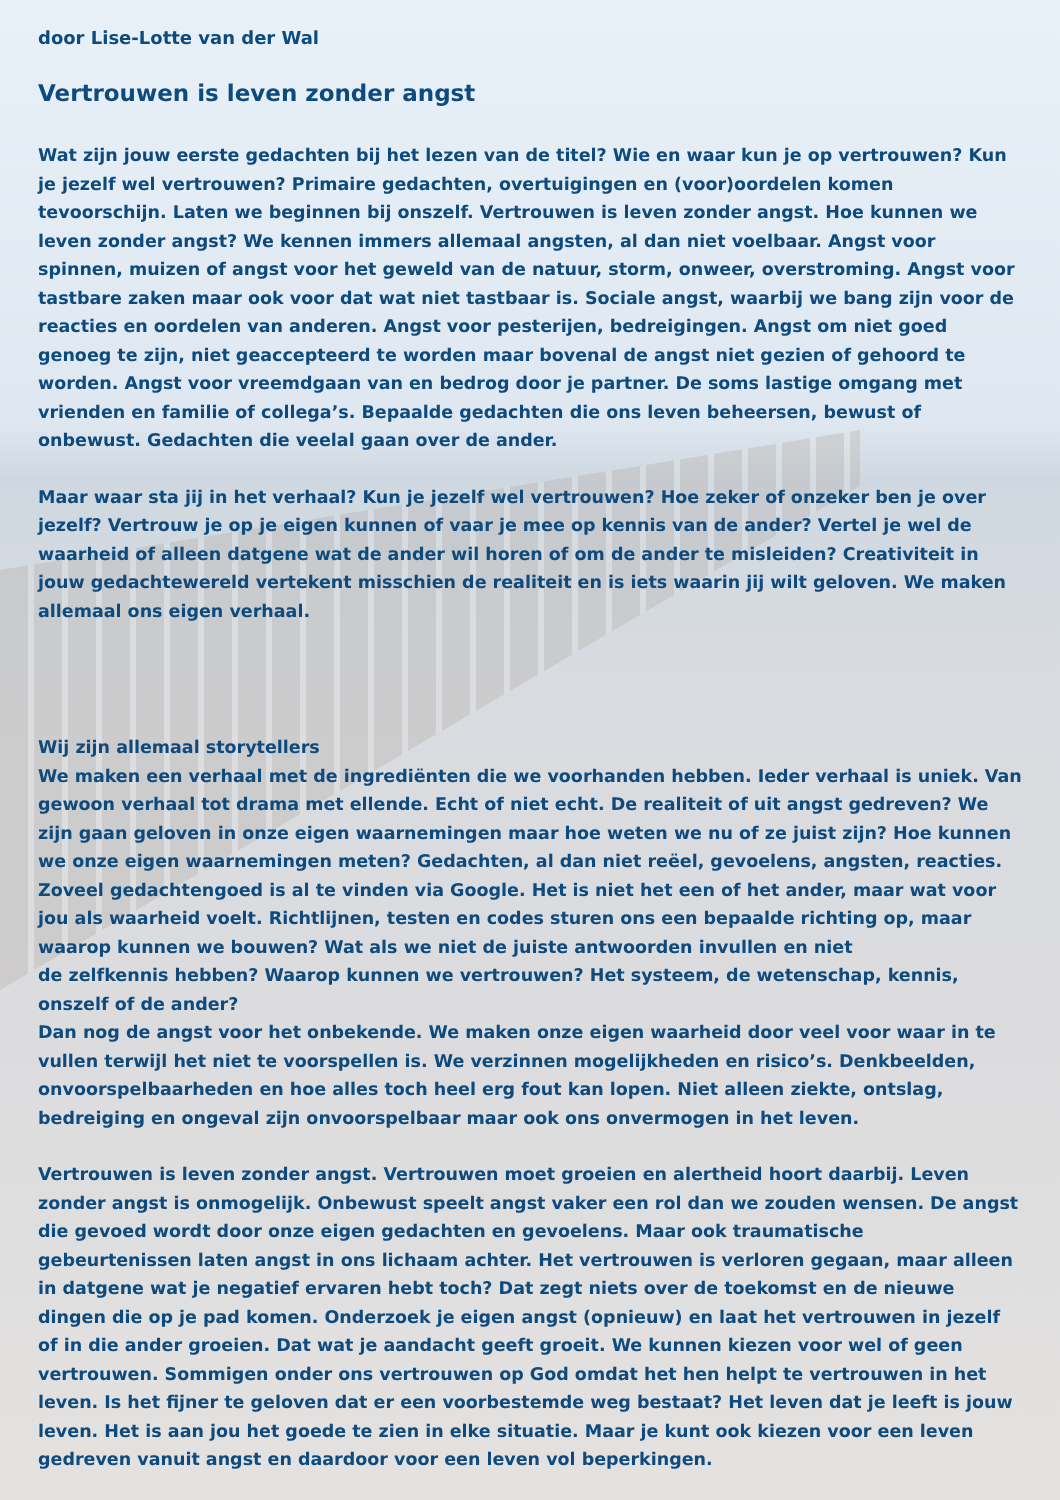door Lise-Lotte van der Wal
Vertrouwen is leven zonder angst
Wat zijn jouw eerste gedachten bij het lezen van de titel? Wie en waar kun je op vertrouwen? Kun je jezelf wel vertrouwen? Primaire gedachten, overtuigingen en (voor)oordelen komen tevoorschijn. Laten we beginnen bij onszelf. Vertrouwen is leven zonder angst. Hoe kunnen we leven zonder angst? We kennen immers allemaal angsten, al dan niet voelbaar. Angst voor spinnen, muizen of angst voor het geweld van de natuur, storm, onweer, overstroming. Angst voor tastbare zaken maar ook voor dat wat niet tastbaar is. Sociale angst, waarbij we bang zijn voor de reacties en oordelen van anderen. Angst voor pesterijen, bedreigingen. Angst om niet goed genoeg te zijn, niet geaccepteerd te worden maar bovenal de angst niet gezien of gehoord te worden. Angst voor vreemdgaan van en bedrog door je partner. De soms lastige omgang met vrienden en familie of collega’s. Bepaalde gedachten die ons leven beheersen, bewust of onbewust. Gedachten die veelal gaan over de ander.
Maar waar sta jij in het verhaal? Kun je jezelf wel vertrouwen? Hoe zeker of onzeker ben je over jezelf? Vertrouw je op je eigen kunnen of vaar je mee op kennis van de ander? Vertel je wel de waarheid of alleen datgene wat de ander wil horen of om de ander te misleiden? Creativiteit in jouw gedachtewereld vertekent misschien de realiteit en is iets waarin jij wilt geloven. We maken allemaal ons eigen verhaal.
Wij zijn allemaal storytellers
We maken een verhaal met de ingrediënten die we voorhanden hebben. Ieder verhaal is uniek. Van gewoon verhaal tot drama met ellende. Echt of niet echt. De realiteit of uit angst gedreven? We zijn gaan geloven in onze eigen waarnemingen maar hoe weten we nu of ze juist zijn? Hoe kunnen we onze eigen waarnemingen meten? Gedachten, al dan niet reëel, gevoelens, angsten, reacties. Zoveel gedachtengoed is al te vinden via Google. Het is niet het een of het ander, maar wat voor jou als waarheid voelt. Richtlijnen, testen en codes sturen ons een bepaalde richting op, maar waarop kunnen we bouwen? Wat als we niet de juiste antwoorden invullen en niet
de zelfkennis hebben? Waarop kunnen we vertrouwen? Het systeem, de wetenschap, kennis, onszelf of de ander?
Dan nog de angst voor het onbekende. We maken onze eigen waarheid door veel voor waar in te vullen terwijl het niet te voorspellen is. We verzinnen mogelijkheden en risico’s. Denkbeelden, onvoorspelbaarheden en hoe alles toch heel erg fout kan lopen. Niet alleen ziekte, ontslag, bedreiging en ongeval zijn onvoorspelbaar maar ook ons onvermogen in het leven.
Vertrouwen is leven zonder angst. Vertrouwen moet groeien en alertheid hoort daarbij. Leven zonder angst is onmogelijk. Onbewust speelt angst vaker een rol dan we zouden wensen. De angst die gevoed wordt door onze eigen gedachten en gevoelens. Maar ook traumatische gebeurtenissen laten angst in ons lichaam achter. Het vertrouwen is verloren gegaan, maar alleen in datgene wat je negatief ervaren hebt toch? Dat zegt niets over de toekomst en de nieuwe dingen die op je pad komen. Onderzoek je eigen angst (opnieuw) en laat het vertrouwen in jezelf of in die ander groeien. Dat wat je aandacht geeft groeit. We kunnen kiezen voor wel of geen vertrouwen. Sommigen onder ons vertrouwen op God omdat het hen helpt te vertrouwen in het leven. Is het fijner te geloven dat er een voorbestemde weg bestaat? Het leven dat je leeft is jouw leven. Het is aan jou het goede te zien in elke situatie. Maar je kunt ook kiezen voor een leven gedreven vanuit angst en daardoor voor een leven vol beperkingen.